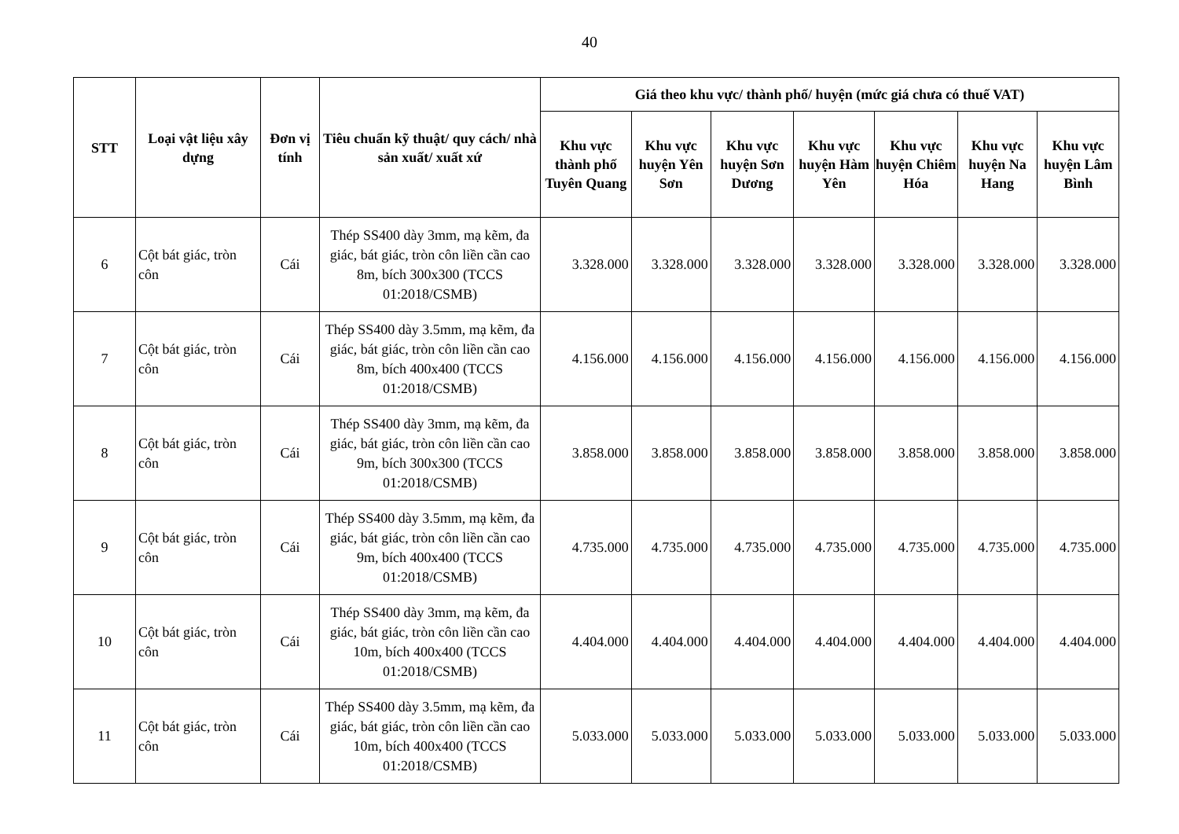40
| STT | Loại vật liệu xây dựng | Đơn vị tính | Tiêu chuẩn kỹ thuật/ quy cách/ nhà sản xuất/ xuất xứ | Giá theo khu vực/ thành phố/ huyện (mức giá chưa có thuế VAT) | | | | | | |
| --- | --- | --- | --- | --- | --- | --- | --- | --- | --- | --- |
| | | | | Khu vực thành phố Tuyên Quang | Khu vực huyện Yên Sơn | Khu vực huyện Sơn Dương | Khu vực huyện Hàm Yên | Khu vực huyện Chiêm Hóa | Khu vực huyện Na Hang | Khu vực huyện Lâm Bình |
| 6 | Cột bát giác, tròn côn | Cái | Thép SS400 dày 3mm, mạ kẽm, đa giác, bát giác, tròn côn liền cần cao 8m, bích 300x300 (TCCS 01:2018/CSMB) | 3.328.000 | 3.328.000 | 3.328.000 | 3.328.000 | 3.328.000 | 3.328.000 | 3.328.000 |
| 7 | Cột bát giác, tròn côn | Cái | Thép SS400 dày 3.5mm, mạ kẽm, đa giác, bát giác, tròn côn liền cần cao 8m, bích 400x400 (TCCS 01:2018/CSMB) | 4.156.000 | 4.156.000 | 4.156.000 | 4.156.000 | 4.156.000 | 4.156.000 | 4.156.000 |
| 8 | Cột bát giác, tròn côn | Cái | Thép SS400 dày 3mm, mạ kẽm, đa giác, bát giác, tròn côn liền cần cao 9m, bích 300x300 (TCCS 01:2018/CSMB) | 3.858.000 | 3.858.000 | 3.858.000 | 3.858.000 | 3.858.000 | 3.858.000 | 3.858.000 |
| 9 | Cột bát giác, tròn côn | Cái | Thép SS400 dày 3.5mm, mạ kẽm, đa giác, bát giác, tròn côn liền cần cao 9m, bích 400x400 (TCCS 01:2018/CSMB) | 4.735.000 | 4.735.000 | 4.735.000 | 4.735.000 | 4.735.000 | 4.735.000 | 4.735.000 |
| 10 | Cột bát giác, tròn côn | Cái | Thép SS400 dày 3mm, mạ kẽm, đa giác, bát giác, tròn côn liền cần cao 10m, bích 400x400 (TCCS 01:2018/CSMB) | 4.404.000 | 4.404.000 | 4.404.000 | 4.404.000 | 4.404.000 | 4.404.000 | 4.404.000 |
| 11 | Cột bát giác, tròn côn | Cái | Thép SS400 dày 3.5mm, mạ kẽm, đa giác, bát giác, tròn côn liền cần cao 10m, bích 400x400 (TCCS 01:2018/CSMB) | 5.033.000 | 5.033.000 | 5.033.000 | 5.033.000 | 5.033.000 | 5.033.000 | 5.033.000 |